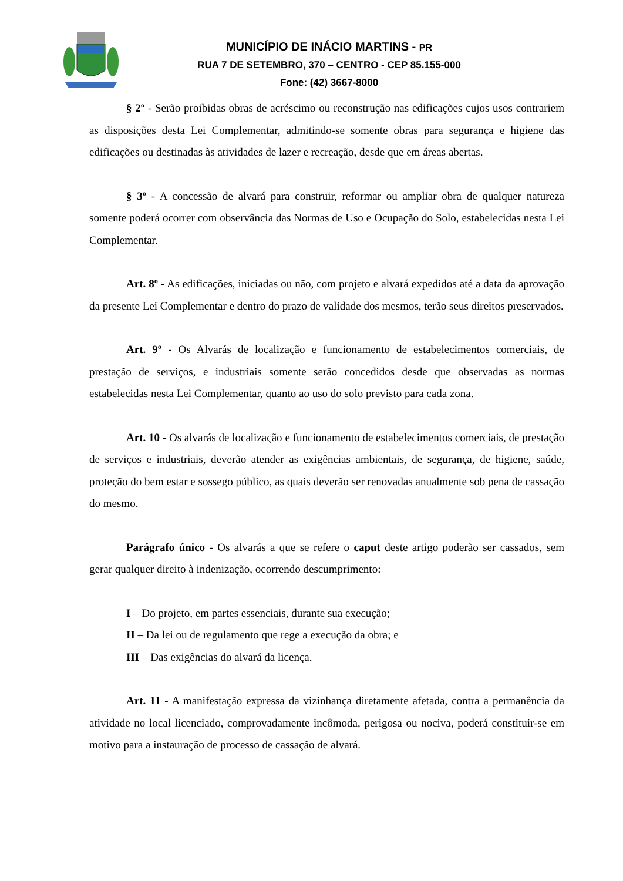MUNICÍPIO DE INÁCIO MARTINS - PR
RUA 7 DE SETEMBRO, 370 – CENTRO - CEP 85.155-000
Fone: (42) 3667-8000
§ 2º - Serão proibidas obras de acréscimo ou reconstrução nas edificações cujos usos contrariem as disposições desta Lei Complementar, admitindo-se somente obras para segurança e higiene das edificações ou destinadas às atividades de lazer e recreação, desde que em áreas abertas.
§ 3º - A concessão de alvará para construir, reformar ou ampliar obra de qualquer natureza somente poderá ocorrer com observância das Normas de Uso e Ocupação do Solo, estabelecidas nesta Lei Complementar.
Art. 8º - As edificações, iniciadas ou não, com projeto e alvará expedidos até a data da aprovação da presente Lei Complementar e dentro do prazo de validade dos mesmos, terão seus direitos preservados.
Art. 9º - Os Alvarás de localização e funcionamento de estabelecimentos comerciais, de prestação de serviços, e industriais somente serão concedidos desde que observadas as normas estabelecidas nesta Lei Complementar, quanto ao uso do solo previsto para cada zona.
Art. 10 - Os alvarás de localização e funcionamento de estabelecimentos comerciais, de prestação de serviços e industriais, deverão atender as exigências ambientais, de segurança, de higiene, saúde, proteção do bem estar e sossego público, as quais deverão ser renovadas anualmente sob pena de cassação do mesmo.
Parágrafo único - Os alvarás a que se refere o caput deste artigo poderão ser cassados, sem gerar qualquer direito à indenização, ocorrendo descumprimento:
I – Do projeto, em partes essenciais, durante sua execução;
II – Da lei ou de regulamento que rege a execução da obra; e
III – Das exigências do alvará da licença.
Art. 11 - A manifestação expressa da vizinhança diretamente afetada, contra a permanência da atividade no local licenciado, comprovadamente incômoda, perigosa ou nociva, poderá constituir-se em motivo para a instauração de processo de cassação de alvará.